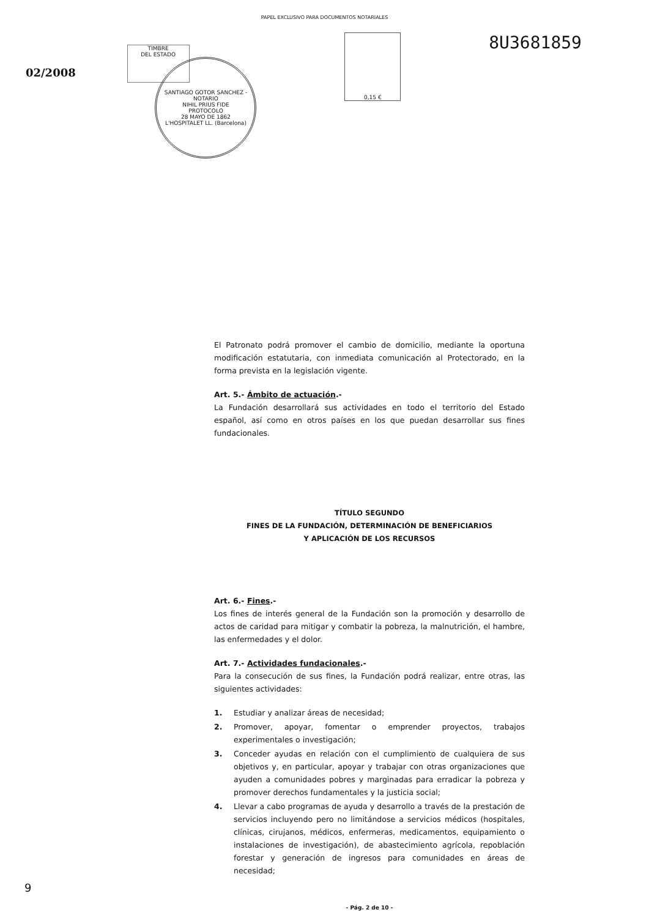PAPEL EXCLUSIVO PARA DOCUMENTOS NOTARIALES
02/2008
TIMBRE
DEL ESTADO
SANTIAGO GOTOR SANCHEZ - NOTARIO
NIHIL PRIUS FIDE
PROTOCOLO
28 MAYO DE 1862
L'HOSPITALET LL. (Barcelona)
0,15 €
8U3681859
El Patronato podrá promover el cambio de domicilio, mediante la oportuna modificación estatutaria, con inmediata comunicación al Protectorado, en la forma prevista en la legislación vigente.
Art. 5.- Ámbito de actuación.-
La Fundación desarrollará sus actividades en todo el territorio del Estado español, así como en otros países en los que puedan desarrollar sus fines fundacionales.
TÍTULO SEGUNDO
FINES DE LA FUNDACIÓN, DETERMINACIÓN DE BENEFICIARIOS
Y APLICACIÓN DE LOS RECURSOS
Art. 6.- Fines.-
Los fines de interés general de la Fundación son la promoción y desarrollo de actos de caridad para mitigar y combatir la pobreza, la malnutrición, el hambre, las enfermedades y el dolor.
Art. 7.- Actividades fundacionales.-
Para la consecución de sus fines, la Fundación podrá realizar, entre otras, las siguientes actividades:
1. Estudiar y analizar áreas de necesidad;
2. Promover, apoyar, fomentar o emprender proyectos, trabajos experimentales o investigación;
3. Conceder ayudas en relación con el cumplimiento de cualquiera de sus objetivos y, en particular, apoyar y trabajar con otras organizaciones que ayuden a comunidades pobres y marginadas para erradicar la pobreza y promover derechos fundamentales y la justicia social;
4. Llevar a cabo programas de ayuda y desarrollo a través de la prestación de servicios incluyendo pero no limitándose a servicios médicos (hospitales, clínicas, cirujanos, médicos, enfermeras, medicamentos, equipamiento o instalaciones de investigación), de abastecimiento agrícola, repoblación forestar y generación de ingresos para comunidades en áreas de necesidad;
- Pág. 2 de 10 -
9